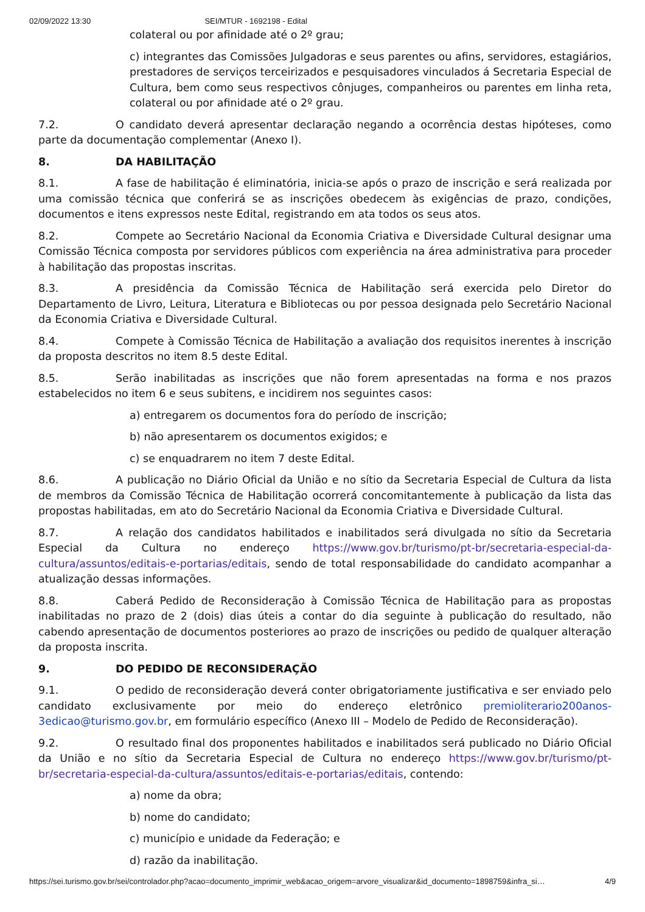02/09/2022 13:30 SEI/MTUR - 1692198 - Edital
colateral ou por afinidade até o 2º grau;
c) integrantes das Comissões Julgadoras e seus parentes ou afins, servidores, estagiários, prestadores de serviços terceirizados e pesquisadores vinculados á Secretaria Especial de Cultura, bem como seus respectivos cônjuges, companheiros ou parentes em linha reta, colateral ou por afinidade até o 2º grau.
7.2. O candidato deverá apresentar declaração negando a ocorrência destas hipóteses, como parte da documentação complementar (Anexo I).
8. DA HABILITAÇÃO
8.1. A fase de habilitação é eliminatória, inicia-se após o prazo de inscrição e será realizada por uma comissão técnica que conferirá se as inscrições obedecem às exigências de prazo, condições, documentos e itens expressos neste Edital, registrando em ata todos os seus atos.
8.2. Compete ao Secretário Nacional da Economia Criativa e Diversidade Cultural designar uma Comissão Técnica composta por servidores públicos com experiência na área administrativa para proceder à habilitação das propostas inscritas.
8.3. A presidência da Comissão Técnica de Habilitação será exercida pelo Diretor do Departamento de Livro, Leitura, Literatura e Bibliotecas ou por pessoa designada pelo Secretário Nacional da Economia Criativa e Diversidade Cultural.
8.4. Compete à Comissão Técnica de Habilitação a avaliação dos requisitos inerentes à inscrição da proposta descritos no item 8.5 deste Edital.
8.5. Serão inabilitadas as inscrições que não forem apresentadas na forma e nos prazos estabelecidos no item 6 e seus subitens, e incidirem nos seguintes casos:
a) entregarem os documentos fora do período de inscrição;
b) não apresentarem os documentos exigidos; e
c) se enquadrarem no item 7 deste Edital.
8.6. A publicação no Diário Oficial da União e no sítio da Secretaria Especial de Cultura da lista de membros da Comissão Técnica de Habilitação ocorrerá concomitantemente à publicação da lista das propostas habilitadas, em ato do Secretário Nacional da Economia Criativa e Diversidade Cultural.
8.7. A relação dos candidatos habilitados e inabilitados será divulgada no sítio da Secretaria Especial da Cultura no endereço https://www.gov.br/turismo/pt-br/secretaria-especial-da-cultura/assuntos/editais-e-portarias/editais, sendo de total responsabilidade do candidato acompanhar a atualização dessas informações.
8.8. Caberá Pedido de Reconsideração à Comissão Técnica de Habilitação para as propostas inabilitadas no prazo de 2 (dois) dias úteis a contar do dia seguinte à publicação do resultado, não cabendo apresentação de documentos posteriores ao prazo de inscrições ou pedido de qualquer alteração da proposta inscrita.
9. DO PEDIDO DE RECONSIDERAÇÃO
9.1. O pedido de reconsideração deverá conter obrigatoriamente justificativa e ser enviado pelo candidato exclusivamente por meio do endereço eletrônico premioliterario200anos-3edicao@turismo.gov.br, em formulário específico (Anexo III – Modelo de Pedido de Reconsideração).
9.2. O resultado final dos proponentes habilitados e inabilitados será publicado no Diário Oficial da União e no sítio da Secretaria Especial de Cultura no endereço https://www.gov.br/turismo/pt-br/secretaria-especial-da-cultura/assuntos/editais-e-portarias/editais, contendo:
a) nome da obra;
b) nome do candidato;
c) município e unidade da Federação; e
d) razão da inabilitação.
https://sei.turismo.gov.br/sei/controlador.php?acao=documento_imprimir_web&acao_origem=arvore_visualizar&id_documento=1898759&infra_si… 4/9